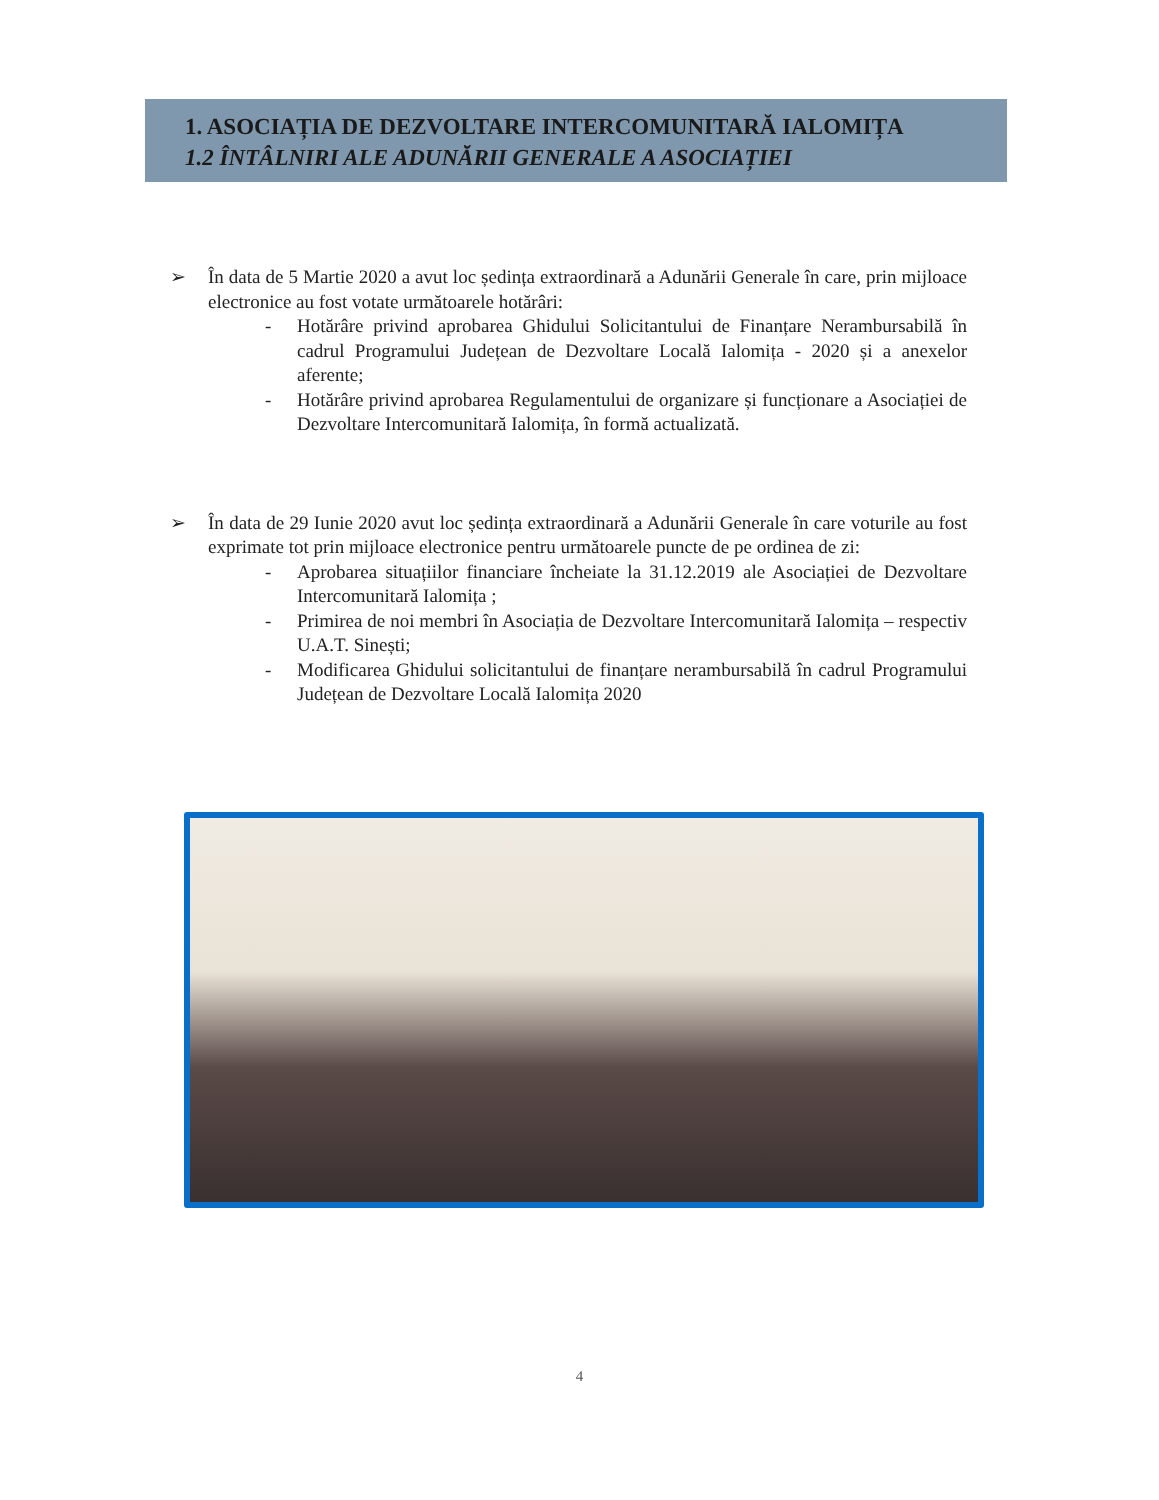1. ASOCIAȚIA DE DEZVOLTARE INTERCOMUNITARĂ IALOMIȚA
1.2 ÎNTÂLNIRI ALE ADUNĂRII GENERALE A ASOCIAȚIEI
➢ În data de 5 Martie 2020 a avut loc ședința extraordinară a Adunării Generale în care, prin mijloace electronice au fost votate următoarele hotărâri:
- Hotărâre privind aprobarea Ghidului Solicitantului de Finanțare Nerambursabilă în cadrul Programului Județean de Dezvoltare Locală Ialomița - 2020 și a anexelor aferente;
- Hotărâre privind aprobarea Regulamentului de organizare și funcționare a Asociației de Dezvoltare Intercomunitară Ialomița, în formă actualizată.
➢ În data de 29 Iunie 2020 avut loc ședința extraordinară a Adunării Generale în care voturile au fost exprimate tot prin mijloace electronice pentru următoarele puncte de pe ordinea de zi:
- Aprobarea situațiilor financiare încheiate la 31.12.2019 ale Asociației de Dezvoltare Intercomunitară Ialomița ;
- Primirea de noi membri în Asociația de Dezvoltare Intercomunitară Ialomița – respectiv U.A.T. Sinești;
- Modificarea Ghidului solicitantului de finanțare nerambursabilă în cadrul Programului Județean de Dezvoltare Locală Ialomița 2020
4